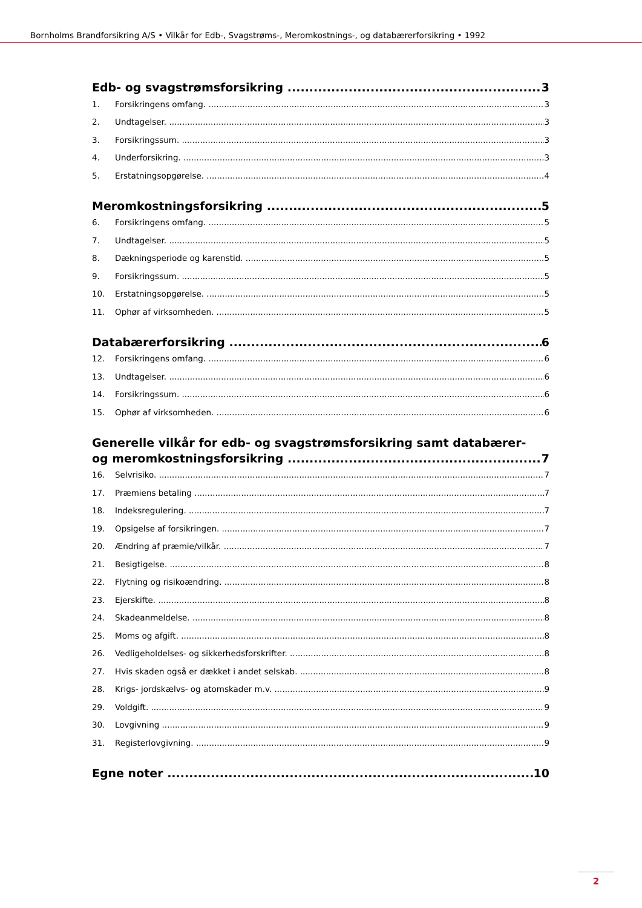Bornholms Brandforsikring A/S • Vilkår for Edb-, Svagstrøms-, Meromkostnings-, og databærerforsikring • 1992
Edb- og svagstrømsforsikring 3
1. Forsikringens omfang. 3
2. Undtagelser. 3
3. Forsikringssum. 3
4. Underforsikring. 3
5. Erstatningsopgørelse. 4
Meromkostningsforsikring 5
6. Forsikringens omfang. 5
7. Undtagelser. 5
8. Dækningsperiode og karenstid. 5
9. Forsikringssum. 5
10. Erstatningsopgørelse. 5
11. Ophør af virksomheden. 5
Databærerforsikring 6
12. Forsikringens omfang. 6
13. Undtagelser. 6
14. Forsikringssum. 6
15. Ophør af virksomheden. 6
Generelle vilkår for edb- og svagstrømsforsikring samt databærer-
og meromkostningsforsikring 7
16. Selvrisiko. 7
17. Præmiens betaling 7
18. Indeksregulering. 7
19. Opsigelse af forsikringen. 7
20. Ændring af præmie/vilkår. 7
21. Besigtigelse. 8
22. Flytning og risikoændring. 8
23. Ejerskifte. 8
24. Skadeanmeldelse. 8
25. Moms og afgift. 8
26. Vedligeholdelses- og sikkerhedsforskrifter. 8
27. Hvis skaden også er dækket i andet selskab. 8
28. Krigs- jordskælvs- og atomskader m.v. 9
29. Voldgift. 9
30. Lovgivning 9
31. Registerlovgivning. 9
Egne noter 10
2